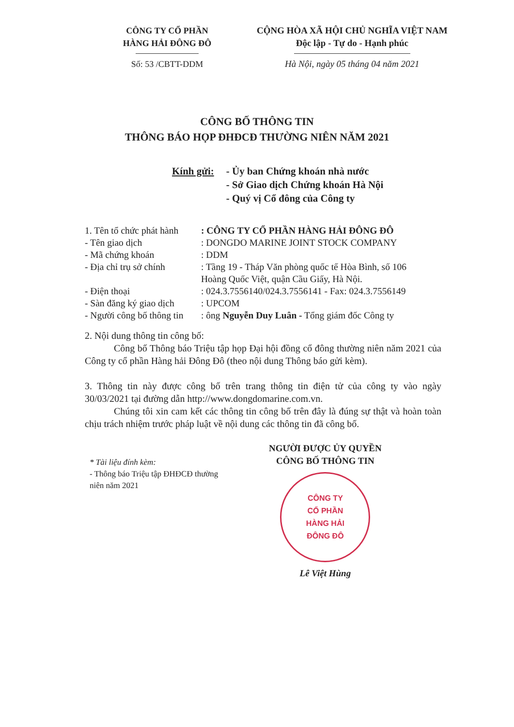CÔNG TY CỔ PHẦN
HÀNG HẢI ĐÔNG ĐÔ
Số: 53 /CBTT-DDM
CỘNG HÒA XÃ HỘI CHỦ NGHĨA VIỆT NAM
Độc lập - Tự do - Hạnh phúc
Hà Nội, ngày 05 tháng 04 năm 2021
CÔNG BỐ THÔNG TIN
THÔNG BÁO HỌP ĐHĐCĐ THƯỜNG NIÊN NĂM 2021
Kính gửi: - Ủy ban Chứng khoán nhà nước
- Sở Giao dịch Chứng khoán Hà Nội
- Quý vị Cổ đông của Công ty
| 1. Tên tổ chức phát hành | : CÔNG TY CỔ PHẦN HÀNG HẢI ĐÔNG ĐÔ |
| - Tên giao dịch | : DONGDO MARINE JOINT STOCK COMPANY |
| - Mã chứng khoán | : DDM |
| - Địa chỉ trụ sở chính | : Tầng 19 - Tháp Văn phòng quốc tế Hòa Bình, số 106 Hoàng Quốc Việt, quận Cầu Giấy, Hà Nội. |
| - Điện thoại | : 024.3.7556140/024.3.7556141 - Fax: 024.3.7556149 |
| - Sàn đăng ký giao dịch | : UPCOM |
| - Người công bố thông tin | : ông Nguyễn Duy Luân - Tổng giám đốc Công ty |
2. Nội dung thông tin công bố:
Công bố Thông báo Triệu tập họp Đại hội đồng cổ đông thường niên năm 2021 của Công ty cổ phần Hàng hải Đông Đô (theo nội dung Thông báo gửi kèm).
3. Thông tin này được công bố trên trang thông tin điện tử của công ty vào ngày 30/03/2021 tại đường dẫn http://www.dongdomarine.com.vn.
Chúng tôi xin cam kết các thông tin công bố trên đây là đúng sự thật và hoàn toàn chịu trách nhiệm trước pháp luật về nội dung các thông tin đã công bố.
* Tài liệu đính kèm:
- Thông báo Triệu tập ĐHĐCĐ thường niên năm 2021
NGƯỜI ĐƯỢC ỦY QUYỀN
CÔNG BỐ THÔNG TIN
CÔNG TY
CỔ PHẦN
HÀNG HẢI
ĐÔNG ĐÔ
Lê Việt Hùng